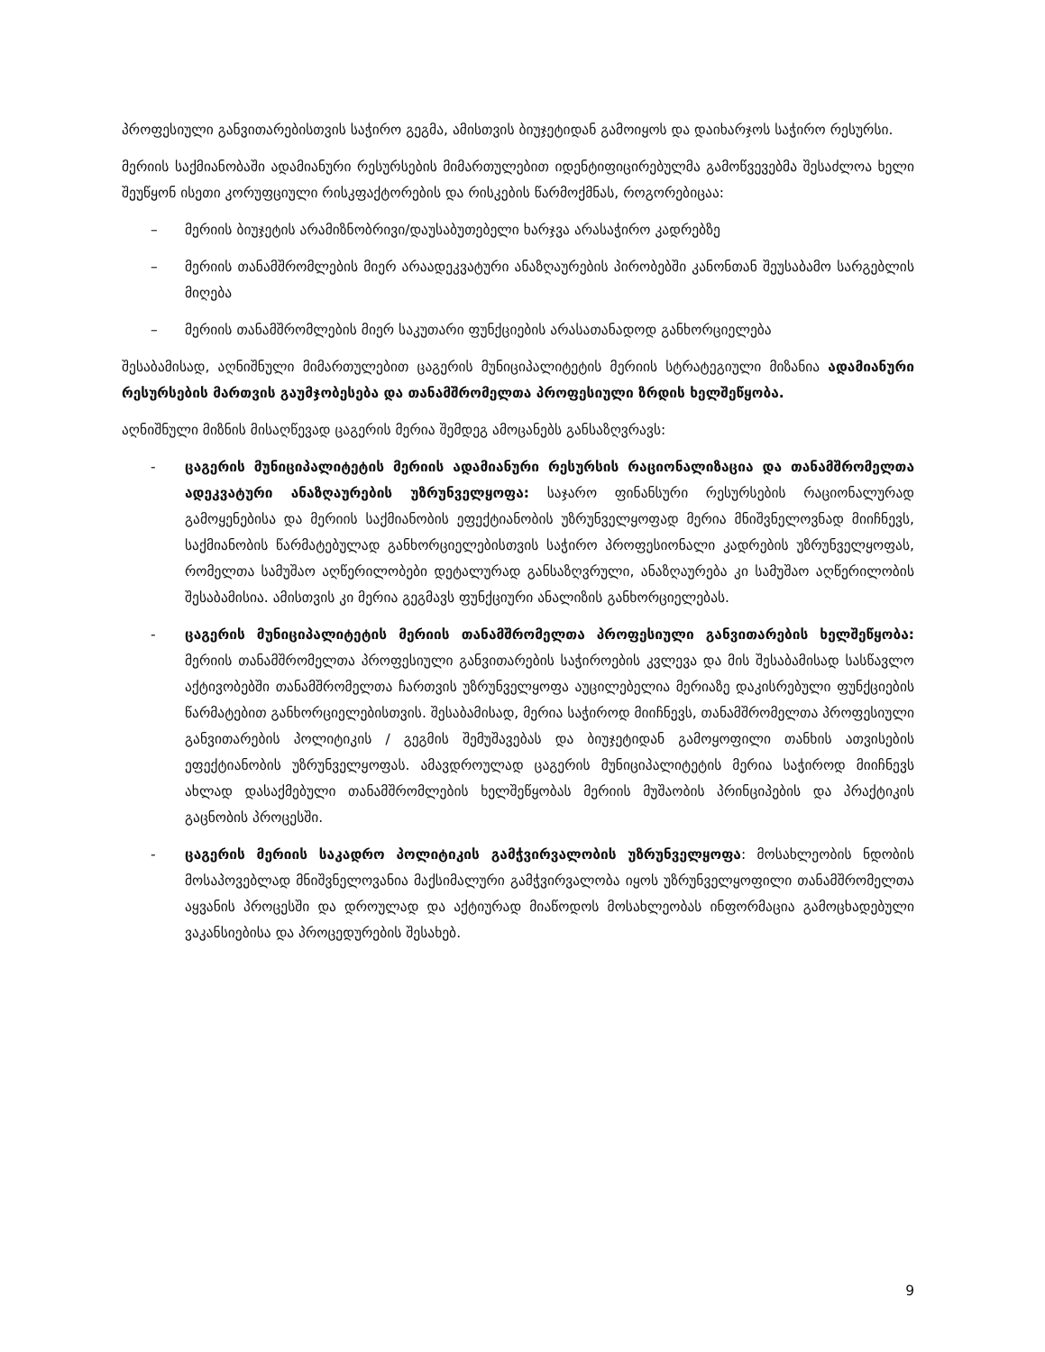პროფესიული განვითარებისთვის საჭირო გეგმა, ამისთვის ბიუჯეტიდან გამოიყოს და დაიხარჯოს საჭირო რესურსი.
მერიის საქმიანობაში ადამიანური რესურსების მიმართულებით იდენტიფიცირებულმა გამოწვევებმა შესაძლოა ხელი შეუწყონ ისეთი კორუფციული რისკფაქტორების და რისკების წარმოქმნას, როგორებიცაა:
– მერიის ბიუჯეტის არამიზნობრივი/დაუსაბუთებელი ხარჯვა არასაჭირო კადრებზე
– მერიის თანამშრომლების მიერ არაადეკვატური ანაზღაურების პირობებში კანონთან შეუსაბამო სარგებლის მიღება
– მერიის თანამშრომლების მიერ საკუთარი ფუნქციების არასათანადოდ განხორციელება
შესაბამისად, აღნიშნული მიმართულებით ცაგერის მუნიციპალიტეტის მერიის სტრატეგიული მიზანია ადამიანური რესურსების მართვის გაუმჯობესება და თანამშრომელთა პროფესიული ზრდის ხელშეწყობა.
აღნიშნული მიზნის მისაღწევად ცაგერის მერია შემდეგ ამოცანებს განსაზღვრავს:
- ცაგერის მუნიციპალიტეტის მერიის ადამიანური რესურსის რაციონალიზაცია და თანამშრომელთა ადეკვატური ანაზღაურების უზრუნველყოფა: საჯარო ფინანსური რესურსების რაციონალურად გამოყენებისა და მერიის საქმიანობის ეფექტიანობის უზრუნველყოფად მერია მნიშვნელოვნად მიიჩნევს, საქმიანობის წარმატებულად განხორციელებისთვის საჭირო პროფესიონალი კადრების უზრუნველყოფას, რომელთა სამუშაო აღწერილობები დეტალურად განსაზღვრული, ანაზღაურება კი სამუშაო აღწერილობის შესაბამისია. ამისთვის კი მერია გეგმავს ფუნქციური ანალიზის განხორციელებას.
- ცაგერის მუნიციპალიტეტის მერიის თანამშრომელთა პროფესიული განვითარების ხელშეწყობა: მერიის თანამშრომელთა პროფესიული განვითარების საჭიროების კვლევა და მის შესაბამისად სასწავლო აქტივობებში თანამშრომელთა ჩართვის უზრუნველყოფა აუცილებელია მერიაზე დაკისრებული ფუნქციების წარმატებით განხორციელებისთვის. შესაბამისად, მერია საჭიროდ მიიჩნევს, თანამშრომელთა პროფესიული განვითარების პოლიტიკის / გეგმის შემუშავებას და ბიუჯეტიდან გამოყოფილი თანხის ათვისების ეფექტიანობის უზრუნველყოფას. ამავდროულად ცაგერის მუნიციპალიტეტის მერია საჭიროდ მიიჩნევს ახლად დასაქმებული თანამშრომლების ხელშეწყობას მერიის მუშაობის პრინციპების და პრაქტიკის გაცნობის პროცესში.
- ცაგერის მერიის საკადრო პოლიტიკის გამჭვირვალობის უზრუნველყოფა: მოსახლეობის ნდობის მოსაპოვებლად მნიშვნელოვანია მაქსიმალური გამჭვირვალობა იყოს უზრუნველყოფილი თანამშრომელთა აყვანის პროცესში და დროულად და აქტიურად მიაწოდოს მოსახლეობას ინფორმაცია გამოცხადებული ვაკანსიებისა და პროცედურების შესახებ.
9